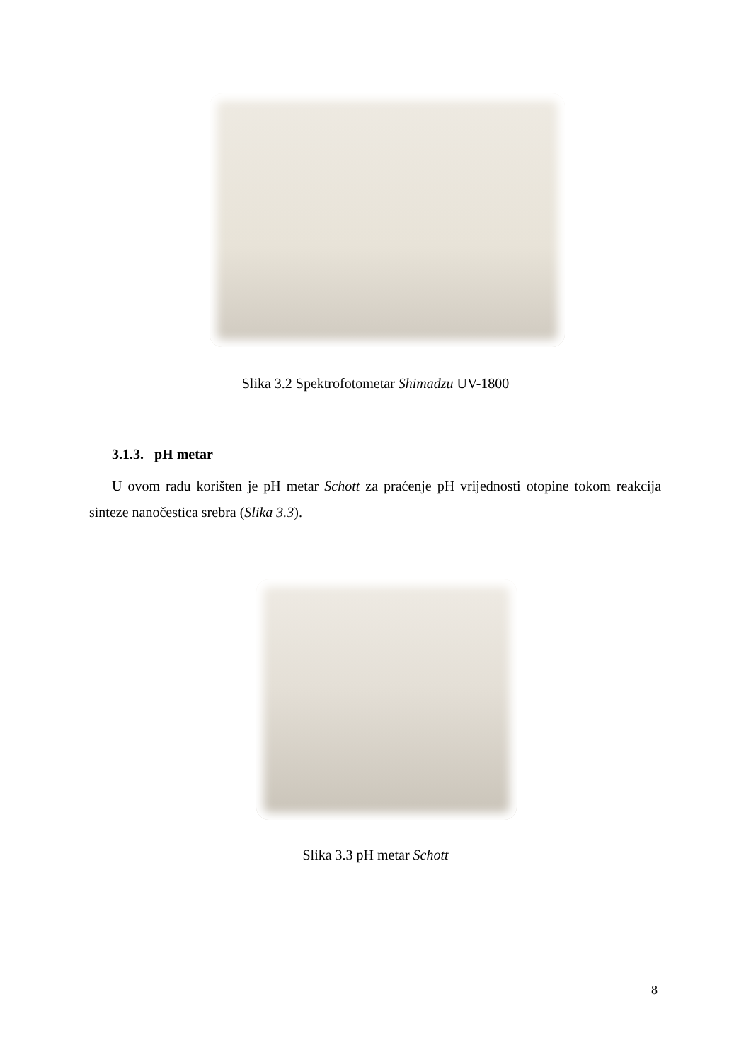Slika 3.2 Spektrofotometar Shimadzu UV-1800
3.1.3. pH metar
U ovom radu korišten je pH metar Schott za praćenje pH vrijednosti otopine tokom reakcija sinteze nanočestica srebra (Slika 3.3).
Slika 3.3 pH metar Schott
8